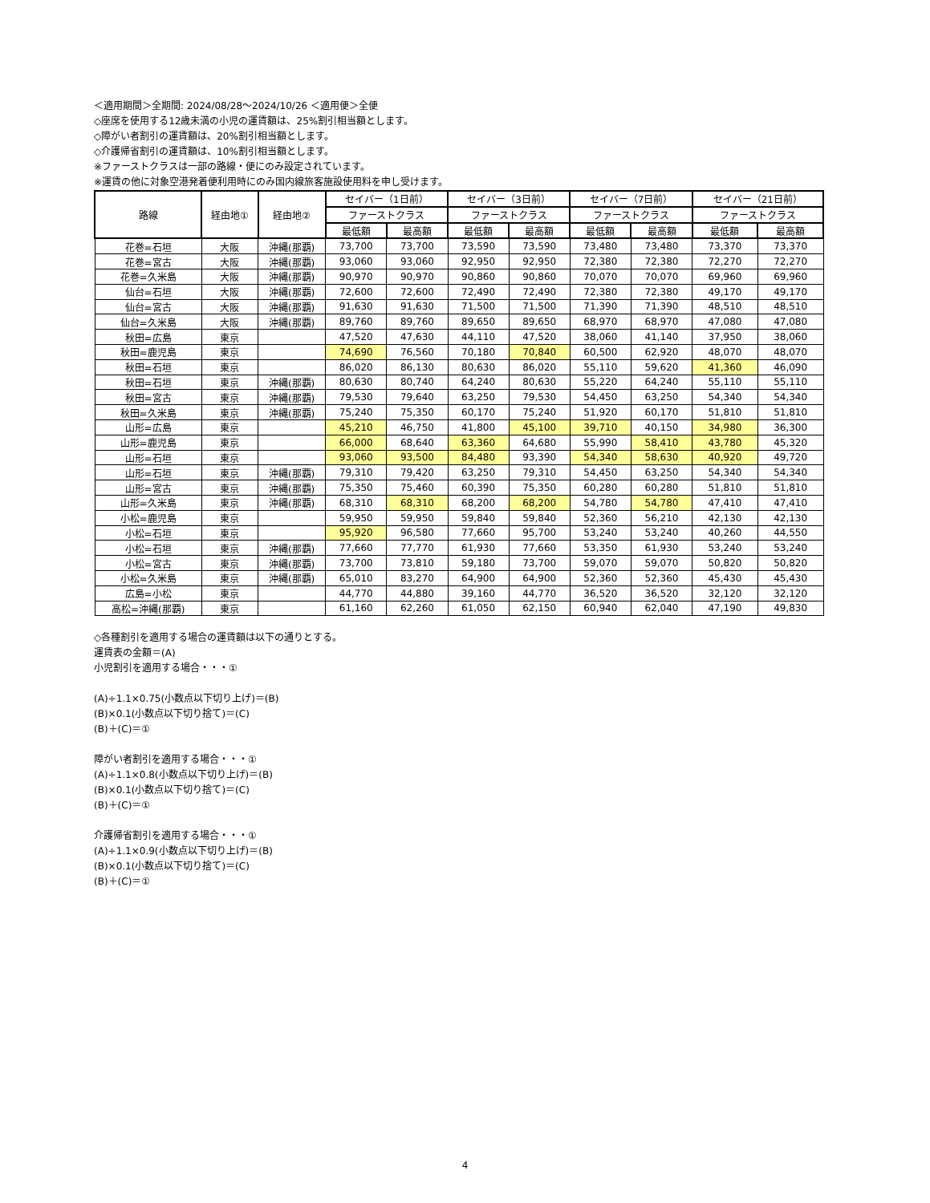＜適用期間＞全期間: 2024/08/28〜2024/10/26 ＜適用便＞全便
◇座席を使用する12歳未満の小児の運賃額は、25%割引相当額とします。
◇障がい者割引の運賃額は、20%割引相当額とします。
◇介護帰省割引の運賃額は、10%割引相当額とします。
※ファーストクラスは一部の路線・便にのみ設定されています。
※運賃の他に対象空港発着便利用時にのみ国内線旅客施設使用料を申し受けます。
| 路線 | 経由地① | 経由地② | セイバー（1日前） | | セイバー（3日前） | | セイバー（7日前） | | セイバー（21日前） | |
| --- | --- | --- | --- | --- | --- | --- | --- | --- | --- | --- |
| | | | ファーストクラス | | ファーストクラス | | ファーストクラス | | ファーストクラス | |
| | | | 最低額 | 最高額 | 最低額 | 最高額 | 最低額 | 最高額 | 最低額 | 最高額 |
| 花巻=石垣 | 大阪 | 沖縄(那覇) | 73,700 | 73,700 | 73,590 | 73,590 | 73,480 | 73,480 | 73,370 | 73,370 |
| 花巻=宮古 | 大阪 | 沖縄(那覇) | 93,060 | 93,060 | 92,950 | 92,950 | 72,380 | 72,380 | 72,270 | 72,270 |
| 花巻=久米島 | 大阪 | 沖縄(那覇) | 90,970 | 90,970 | 90,860 | 90,860 | 70,070 | 70,070 | 69,960 | 69,960 |
| 仙台=石垣 | 大阪 | 沖縄(那覇) | 72,600 | 72,600 | 72,490 | 72,490 | 72,380 | 72,380 | 49,170 | 49,170 |
| 仙台=宮古 | 大阪 | 沖縄(那覇) | 91,630 | 91,630 | 71,500 | 71,500 | 71,390 | 71,390 | 48,510 | 48,510 |
| 仙台=久米島 | 大阪 | 沖縄(那覇) | 89,760 | 89,760 | 89,650 | 89,650 | 68,970 | 68,970 | 47,080 | 47,080 |
| 秋田=広島 | 東京 | | 47,520 | 47,630 | 44,110 | 47,520 | 38,060 | 41,140 | 37,950 | 38,060 |
| 秋田=鹿児島 | 東京 | | 74,690 | 76,560 | 70,180 | 70,840 | 60,500 | 62,920 | 48,070 | 48,070 |
| 秋田=石垣 | 東京 | | 86,020 | 86,130 | 80,630 | 86,020 | 55,110 | 59,620 | 41,360 | 46,090 |
| 秋田=石垣 | 東京 | 沖縄(那覇) | 80,630 | 80,740 | 64,240 | 80,630 | 55,220 | 64,240 | 55,110 | 55,110 |
| 秋田=宮古 | 東京 | 沖縄(那覇) | 79,530 | 79,640 | 63,250 | 79,530 | 54,450 | 63,250 | 54,340 | 54,340 |
| 秋田=久米島 | 東京 | 沖縄(那覇) | 75,240 | 75,350 | 60,170 | 75,240 | 51,920 | 60,170 | 51,810 | 51,810 |
| 山形=広島 | 東京 | | 45,210 | 46,750 | 41,800 | 45,100 | 39,710 | 40,150 | 34,980 | 36,300 |
| 山形=鹿児島 | 東京 | | 66,000 | 68,640 | 63,360 | 64,680 | 55,990 | 58,410 | 43,780 | 45,320 |
| 山形=石垣 | 東京 | | 93,060 | 93,500 | 84,480 | 93,390 | 54,340 | 58,630 | 40,920 | 49,720 |
| 山形=石垣 | 東京 | 沖縄(那覇) | 79,310 | 79,420 | 63,250 | 79,310 | 54,450 | 63,250 | 54,340 | 54,340 |
| 山形=宮古 | 東京 | 沖縄(那覇) | 75,350 | 75,460 | 60,390 | 75,350 | 60,280 | 60,280 | 51,810 | 51,810 |
| 山形=久米島 | 東京 | 沖縄(那覇) | 68,310 | 68,310 | 68,200 | 68,200 | 54,780 | 54,780 | 47,410 | 47,410 |
| 小松=鹿児島 | 東京 | | 59,950 | 59,950 | 59,840 | 59,840 | 52,360 | 56,210 | 42,130 | 42,130 |
| 小松=石垣 | 東京 | | 95,920 | 96,580 | 77,660 | 95,700 | 53,240 | 53,240 | 40,260 | 44,550 |
| 小松=石垣 | 東京 | 沖縄(那覇) | 77,660 | 77,770 | 61,930 | 77,660 | 53,350 | 61,930 | 53,240 | 53,240 |
| 小松=宮古 | 東京 | 沖縄(那覇) | 73,700 | 73,810 | 59,180 | 73,700 | 59,070 | 59,070 | 50,820 | 50,820 |
| 小松=久米島 | 東京 | 沖縄(那覇) | 65,010 | 83,270 | 64,900 | 64,900 | 52,360 | 52,360 | 45,430 | 45,430 |
| 広島=小松 | 東京 | | 44,770 | 44,880 | 39,160 | 44,770 | 36,520 | 36,520 | 32,120 | 32,120 |
| 高松=沖縄(那覇) | 東京 | | 61,160 | 62,260 | 61,050 | 62,150 | 60,940 | 62,040 | 47,190 | 49,830 |
◇各種割引を適用する場合の運賃額は以下の通りとする。
運賃表の金額＝(A)
小児割引を適用する場合・・・①
(A)÷1.1×0.75(小数点以下切り上げ)＝(B)
(B)×0.1(小数点以下切り捨て)＝(C)
(B)＋(C)＝①
障がい者割引を適用する場合・・・①
(A)÷1.1×0.8(小数点以下切り上げ)＝(B)
(B)×0.1(小数点以下切り捨て)＝(C)
(B)＋(C)＝①
介護帰省割引を適用する場合・・・①
(A)÷1.1×0.9(小数点以下切り上げ)＝(B)
(B)×0.1(小数点以下切り捨て)＝(C)
(B)＋(C)＝①
4